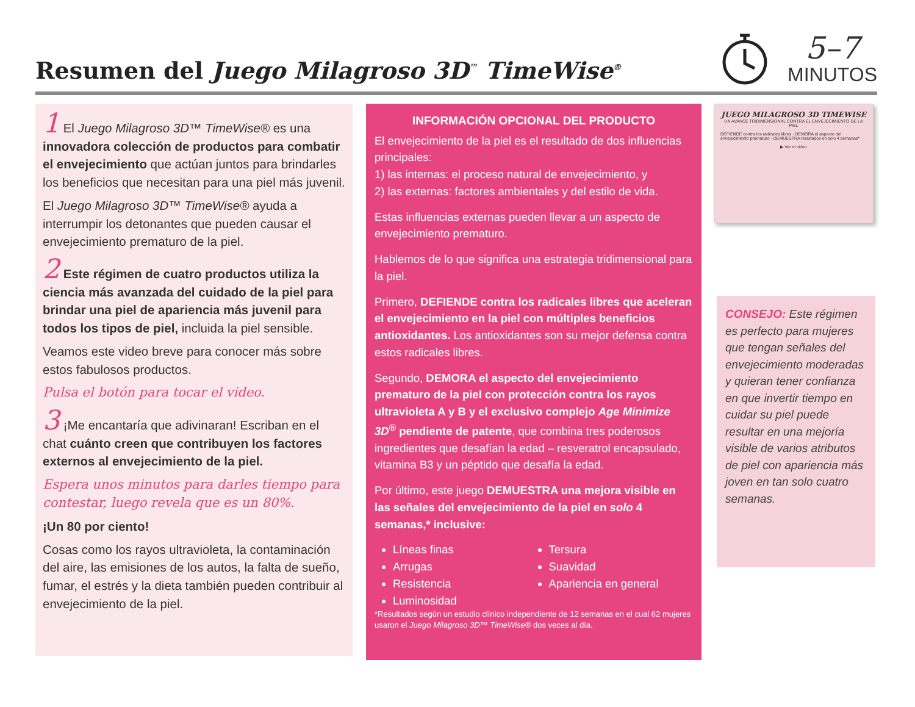Resumen del Juego Milagroso 3D<sup>™</sup> TimeWise<sup>®</sup>
5–7
MINUTOS
1 El Juego Milagroso 3D™ TimeWise® es una innovadora colección de productos para combatir el envejecimiento que actúan juntos para brindarles los beneficios que necesitan para una piel más juvenil.
El Juego Milagroso 3D™ TimeWise® ayuda a interrumpir los detonantes que pueden causar el envejecimiento prematuro de la piel.
2 Este régimen de cuatro productos utiliza la ciencia más avanzada del cuidado de la piel para brindar una piel de apariencia más juvenil para todos los tipos de piel, incluida la piel sensible.
Veamos este video breve para conocer más sobre estos fabulosos productos.
Pulsa el botón para tocar el video.
3 ¡Me encantaría que adivinaran! Escriban en el chat cuánto creen que contribuyen los factores externos al envejecimiento de la piel.
Espera unos minutos para darles tiempo para contestar, luego revela que es un 80%.
¡Un 80 por ciento!
Cosas como los rayos ultravioleta, la contaminación del aire, las emisiones de los autos, la falta de sueño, fumar, el estrés y la dieta también pueden contribuir al envejecimiento de la piel.
INFORMACIÓN OPCIONAL DEL PRODUCTO
El envejecimiento de la piel es el resultado de dos influencias principales:
1) las internas: el proceso natural de envejecimiento, y
2) las externas: factores ambientales y del estilo de vida.
Estas influencias externas pueden llevar a un aspecto de envejecimiento prematuro.
Hablemos de lo que significa una estrategia tridimensional para la piel.
Primero, DEFIENDE contra los radicales libres que aceleran el envejecimiento en la piel con múltiples beneficios antioxidantes. Los antioxidantes son su mejor defensa contra estos radicales libres.
Segundo, DEMORA el aspecto del envejecimiento prematuro de la piel con protección contra los rayos ultravioleta A y B y el exclusivo complejo Age Minimize 3D<sup>®</sup> pendiente de patente, que combina tres poderosos ingredientes que desafían la edad – resveratrol encapsulado, vitamina B3 y un péptido que desafía la edad.
Por último, este juego DEMUESTRA una mejora visible en las señales del envejecimiento de la piel en solo 4 semanas,* inclusive:
Líneas finas
Arrugas
Resistencia
Luminosidad
Tersura
Suavidad
Apariencia en general
*Resultados según un estudio clínico independiente de 12 semanas en el cual 62 mujeres usaron el Juego Milagroso 3D™ TimeWise® dos veces al día.
JUEGO MILAGROSO 3D TIMEWISE
UN AVANCE TRIDIMENSIONAL CONTRA EL ENVEJECIMIENTO DE LA PIEL
DEFIENDE contra los radicales libres · DEMORA el aspecto del envejecimiento prematuro · DEMUESTRA resultados en solo 4 semanas*
▶ Ver el video
CONSEJO: Este régimen es perfecto para mujeres que tengan señales del envejecimiento moderadas y quieran tener confianza en que invertir tiempo en cuidar su piel puede resultar en una mejoría visible de varios atributos de piel con apariencia más joven en tan solo cuatro semanas.